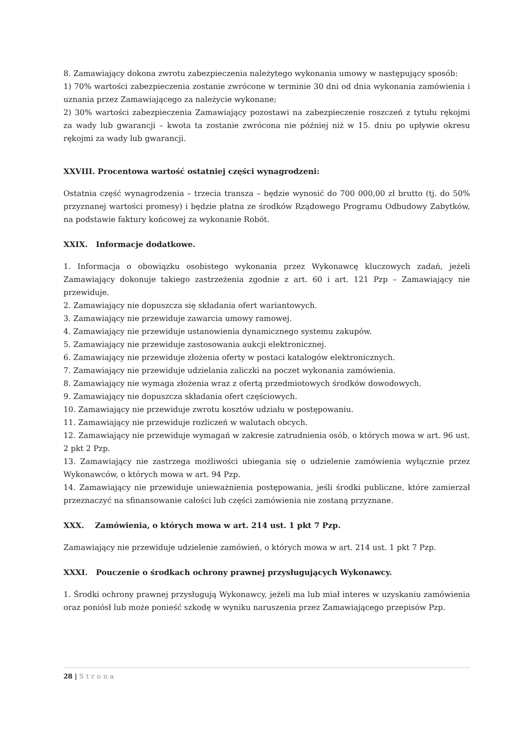8. Zamawiający dokona zwrotu zabezpieczenia należytego wykonania umowy w następujący sposób:
1) 70% wartości zabezpieczenia zostanie zwrócone w terminie 30 dni od dnia wykonania zamówienia i uznania przez Zamawiającego za należycie wykonane;
2) 30% wartości zabezpieczenia Zamawiający pozostawi na zabezpieczenie roszczeń z tytułu rękojmi za wady lub gwarancji – kwota ta zostanie zwrócona nie później niż w 15. dniu po upływie okresu rękojmi za wady lub gwarancji.
XXVIII. Procentowa wartość ostatniej części wynagrodzeni:
Ostatnia część wynagrodzenia – trzecia transza – będzie wynosić do 700 000,00 zł brutto (tj. do 50% przyznanej wartości promesy) i będzie płatna ze środków Rządowego Programu Odbudowy Zabytków, na podstawie faktury końcowej za wykonanie Robót.
XXIX. Informacje dodatkowe.
1. Informacja o obowiązku osobistego wykonania przez Wykonawcę kluczowych zadań, jeżeli Zamawiający dokonuje takiego zastrzeżenia zgodnie z art. 60 i art. 121 Pzp – Zamawiający nie przewiduje.
2. Zamawiający nie dopuszcza się składania ofert wariantowych.
3. Zamawiający nie przewiduje zawarcia umowy ramowej.
4. Zamawiający nie przewiduje ustanowienia dynamicznego systemu zakupów.
5. Zamawiający nie przewiduje zastosowania aukcji elektronicznej.
6. Zamawiający nie przewiduje złożenia oferty w postaci katalogów elektronicznych.
7. Zamawiający nie przewiduje udzielania zaliczki na poczet wykonania zamówienia.
8. Zamawiający nie wymaga złożenia wraz z ofertą przedmiotowych środków dowodowych.
9. Zamawiający nie dopuszcza składania ofert częściowych.
10. Zamawiający nie przewiduje zwrotu kosztów udziału w postępowaniu.
11. Zamawiający nie przewiduje rozliczeń w walutach obcych.
12. Zamawiający nie przewiduje wymagań w zakresie zatrudnienia osób, o których mowa w art. 96 ust. 2 pkt 2 Pzp.
13. Zamawiający nie zastrzega możliwości ubiegania się o udzielenie zamówienia wyłącznie przez Wykonawców, o których mowa w art. 94 Pzp.
14. Zamawiający nie przewiduje unieważnienia postępowania, jeśli środki publiczne, które zamierzał przeznaczyć na sfinansowanie całości lub części zamówienia nie zostaną przyznane.
XXX. Zamówienia, o których mowa w art. 214 ust. 1 pkt 7 Pzp.
Zamawiający nie przewiduje udzielenie zamówień, o których mowa w art. 214 ust. 1 pkt 7 Pzp.
XXXI. Pouczenie o środkach ochrony prawnej przysługujących Wykonawcy.
1. Środki ochrony prawnej przysługują Wykonawcy, jeżeli ma lub miał interes w uzyskaniu zamówienia oraz poniósł lub może ponieść szkodę w wyniku naruszenia przez Zamawiającego przepisów Pzp.
28 | Strona